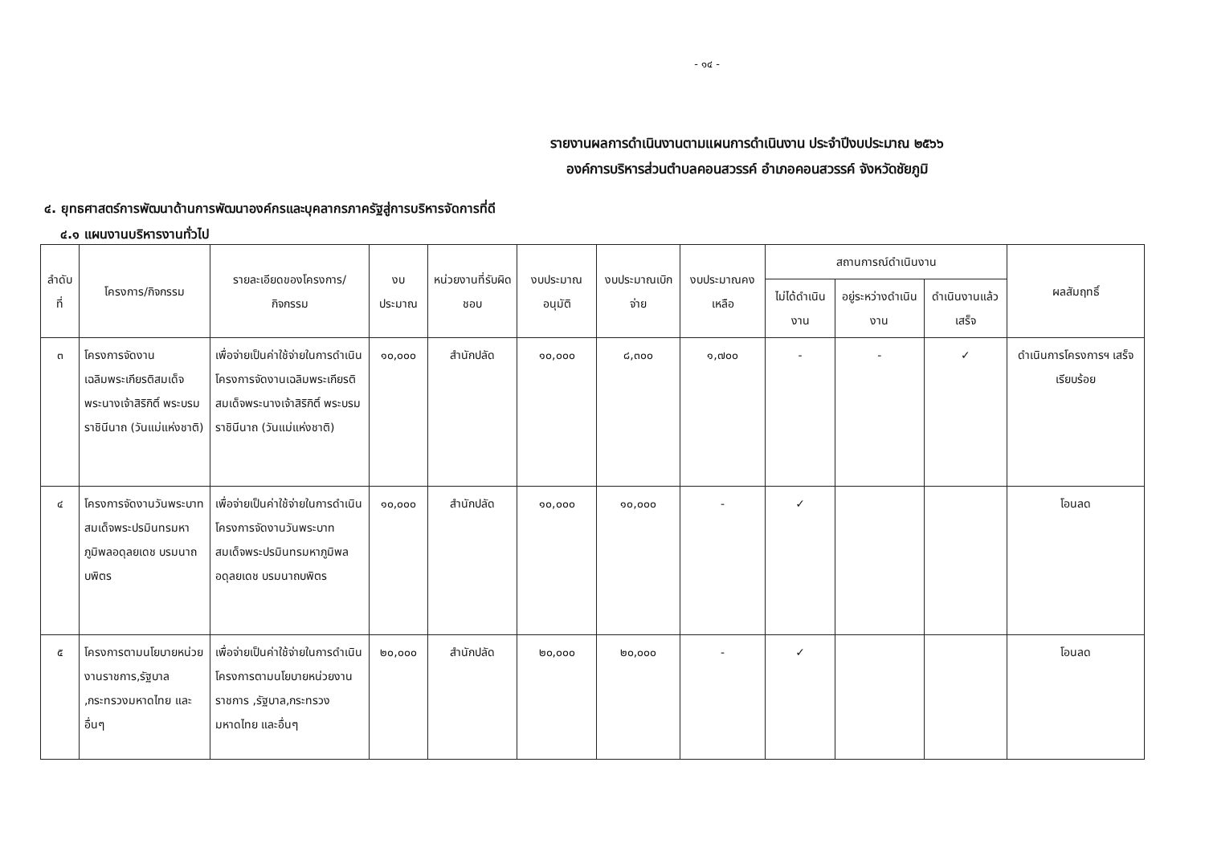- ๑๔ -
รายงานผลการดำเนินงานตามแผนการดำเนินงาน ประจำปีงบประมาณ ๒๕๖๖
องค์การบริหารส่วนตำบลคอนสวรรค์ อำเภอคอนสวรรค์ จังหวัดชัยภูมิ
๔. ยุทธศาสตร์การพัฒนาด้านการพัฒนาองค์กรและบุคลากรภาครัฐสู่การบริหารจัดการที่ดี
๔.๑ แผนงานบริหารงานทั่วไป
| ลำดับที่ | โครงการ/กิจกรรม | รายละเอียดของโครงการ/กิจกรรม | งบประมาณ | หน่วยงานที่รับผิดชอบ | งบประมาณอนุมัติ | งบประมาณเบิกจ่าย | งบประมาณคงเหลือ | สถานการณ์ดำเนินงาน | | | ผลสัมฤทธิ์ |
| --- | --- | --- | --- | --- | --- | --- | --- | --- | --- | --- | --- |
| | | | | | | | | ไม่ได้ดำเนินงาน | อยู่ระหว่างดำเนินงาน | ดำเนินงานแล้วเสร็จ | |
| ๓ | โครงการจัดงานเฉลิมพระเกียรติสมเด็จพระนางเจ้าสิริกิติ์ พระบรมราชินีนาถ (วันแม่แห่งชาติ) | เพื่อจ่ายเป็นค่าใช้จ่ายในการดำเนินโครงการจัดงานเฉลิมพระเกียรติสมเด็จพระนางเจ้าสิริกิติ์ พระบรมราชินีนาถ (วันแม่แห่งชาติ) | ๑๐,๐๐๐ | สำนักปลัด | ๑๐,๐๐๐ | ๘,๓๐๐ | ๑,๗๐๐ | - | - | ✓ | ดำเนินการโครงการฯ เสร็จเรียบร้อย |
| ๔ | โครงการจัดงานวันพระบาทสมเด็จพระปรมินทรมหาภูมิพลอดุลยเดช บรมนาถบพิตร | เพื่อจ่ายเป็นค่าใช้จ่ายในการดำเนินโครงการจัดงานวันพระบาทสมเด็จพระปรมินทรมหาภูมิพลอดุลยเดช บรมนาถบพิตร | ๑๐,๐๐๐ | สำนักปลัด | ๑๐,๐๐๐ | ๑๐,๐๐๐ | - | ✓ | | | โอนลด |
| ๕ | โครงการตามนโยบายหน่วยงานราชการ,รัฐบาล ,กระทรวงมหาดไทย และอื่นๆ | เพื่อจ่ายเป็นค่าใช้จ่ายในการดำเนินโครงการตามนโยบายหน่วยงานราชการ ,รัฐบาล,กระทรวงมหาดไทย และอื่นๆ | ๒๐,๐๐๐ | สำนักปลัด | ๒๐,๐๐๐ | ๒๐,๐๐๐ | - | ✓ | | | โอนลด |